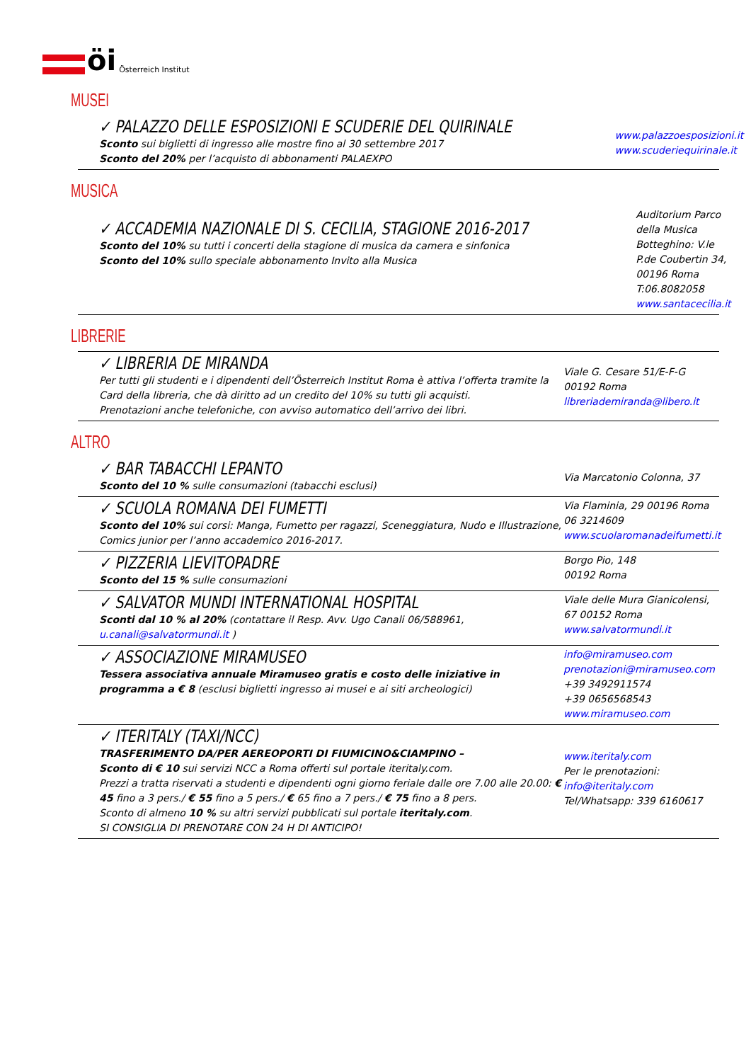öi Österreich Institut
MUSEI
✓ PALAZZO DELLE ESPOSIZIONI E SCUDERIE DEL QUIRINALE
Sconto sui biglietti di ingresso alle mostre fino al 30 settembre 2017
Sconto del 20% per l’acquisto di abbonamenti PALAEXPO
www.palazzoesposizioni.it
www.scuderiequirinale.it
MUSICA
✓ ACCADEMIA NAZIONALE DI S. CECILIA, STAGIONE 2016-2017
Sconto del 10% su tutti i concerti della stagione di musica da camera e sinfonica
Sconto del 10% sullo speciale abbonamento Invito alla Musica
Auditorium Parco della Musica
Botteghino: V.le P.de Coubertin 34,
00196 Roma
T:06.8082058 www.santacecilia.it
LIBRERIE
✓ LIBRERIA DE MIRANDA
Per tutti gli studenti e i dipendenti dell’Österreich Institut Roma è attiva l’offerta tramite la Card della libreria, che dà diritto ad un credito del 10% su tutti gli acquisti.
Prenotazioni anche telefoniche, con avviso automatico dell’arrivo dei libri.
Viale G. Cesare 51/E-F-G
00192 Roma
libreriademiranda@libero.it
ALTRO
✓ BAR TABACCHI LEPANTO
Sconto del 10 % sulle consumazioni (tabacchi esclusi)
Via Marcatonio Colonna, 37
✓ SCUOLA ROMANA DEI FUMETTI
Sconto del 10% sui corsi: Manga, Fumetto per ragazzi, Sceneggiatura, Nudo e Illustrazione, Comics junior per l’anno accademico 2016-2017.
Via Flaminia, 29 00196 Roma
06 3214609
www.scuolaromanadeifumetti.it
✓ PIZZERIA LIEVITOPADRE
Sconto del 15 % sulle consumazioni
Borgo Pio, 148
00192 Roma
✓ SALVATOR MUNDI INTERNATIONAL HOSPITAL
Sconti dal 10 % al 20% (contattare il Resp. Avv. Ugo Canali 06/588961, u.canali@salvatormundi.it )
Viale delle Mura Gianicolensi, 67 00152 Roma
www.salvatormundi.it
✓ ASSOCIAZIONE MIRAMUSEO
Tessera associativa annuale Miramuseo gratis e costo delle iniziative in programma a € 8 (esclusi biglietti ingresso ai musei e ai siti archeologici)
info@miramuseo.com
prenotazioni@miramuseo.com
+39 3492911574
+39 0656568543
www.miramuseo.com
✓ ITERITALY (TAXI/NCC)
TRASFERIMENTO DA/PER AEREOPORTI DI FIUMICINO&CIAMPINO –
Sconto di € 10 sui servizi NCC a Roma offerti sul portale iteritaly.com.
Prezzi a tratta riservati a studenti e dipendenti ogni giorno feriale dalle ore 7.00 alle 20.00: € 45 fino a 3 pers./ € 55 fino a 5 pers./ € 65 fino a 7 pers./ € 75 fino a 8 pers.
Sconto di almeno 10 % su altri servizi pubblicati sul portale iteritaly.com.
SI CONSIGLIA DI PRENOTARE CON 24 H DI ANTICIPO!
www.iteritaly.com
Per le prenotazioni:
info@iteritaly.com
Tel/Whatsapp: 339 6160617